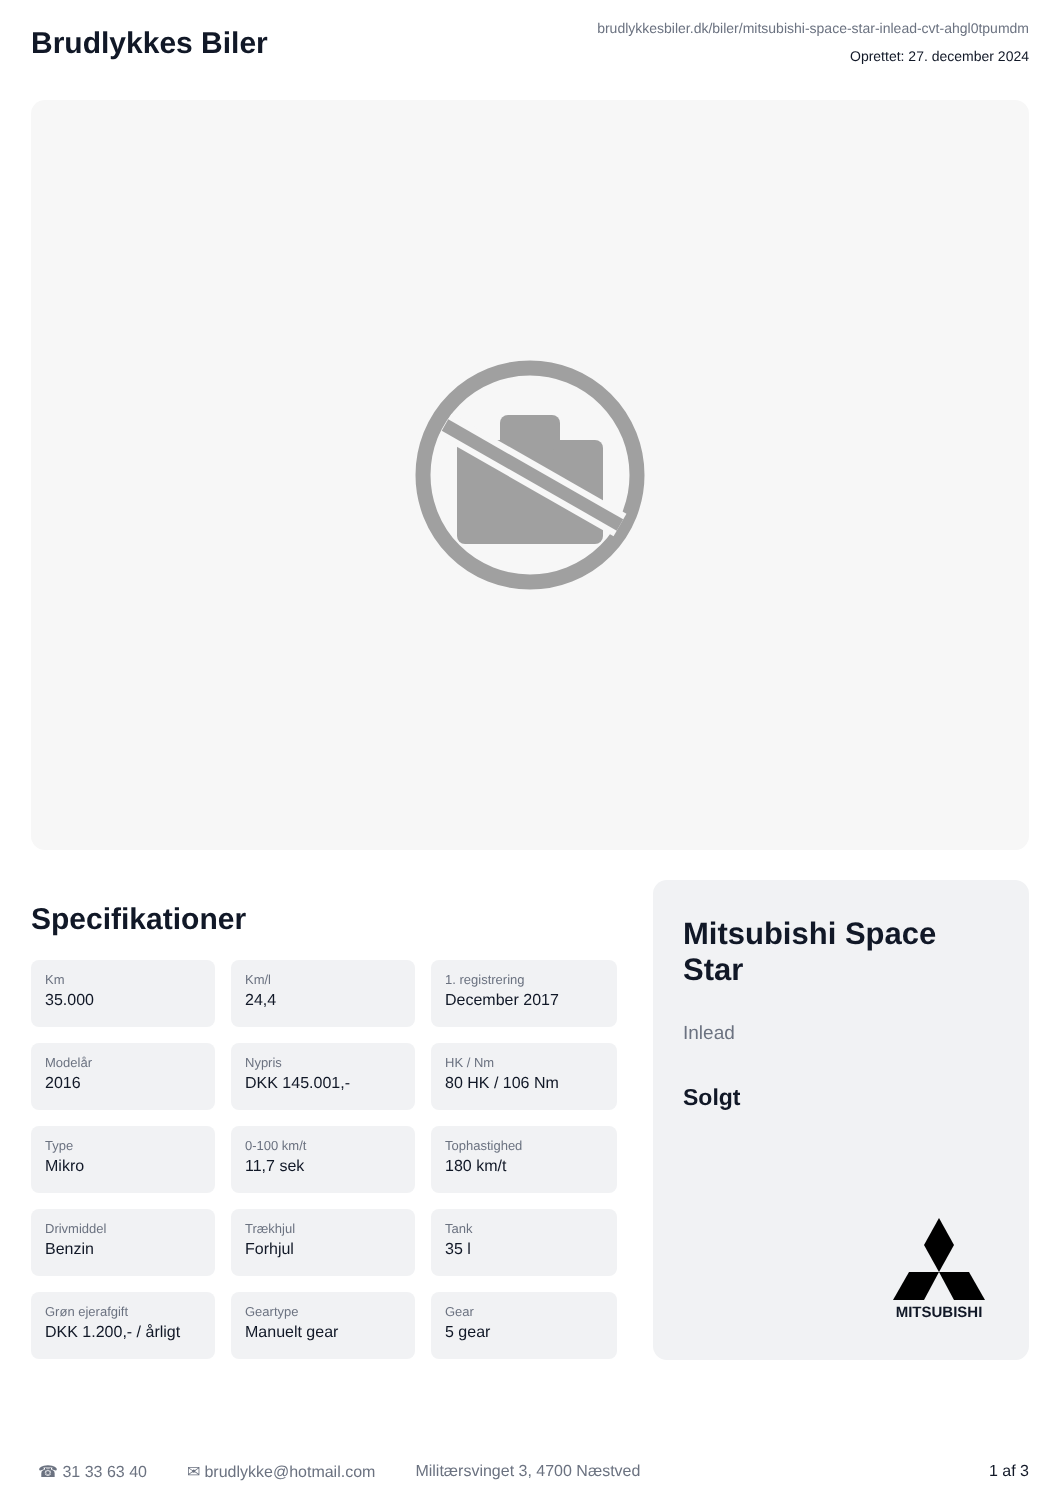Brudlykkes Biler
brudlykkesbiler.dk/biler/mitsubishi-space-star-inlead-cvt-ahgl0tpumdm
Oprettet: 27. december 2024
Specifikationer
Km
35.000
Km/l
24,4
1. registrering
December 2017
Modelår
2016
Nypris
DKK 145.001,-
HK / Nm
80 HK / 106 Nm
Type
Mikro
0-100 km/t
11,7 sek
Tophastighed
180 km/t
Drivmiddel
Benzin
Trækhjul
Forhjul
Tank
35 l
Grøn ejerafgift
DKK 1.200,- / årligt
Geartype
Manuelt gear
Gear
5 gear
Mitsubishi Space Star
Inlead
Solgt
MITSUBISHI
☎ 31 33 63 40 ✉ brudlykke@hotmail.com Militærsvinget 3, 4700 Næstved 1 af 3